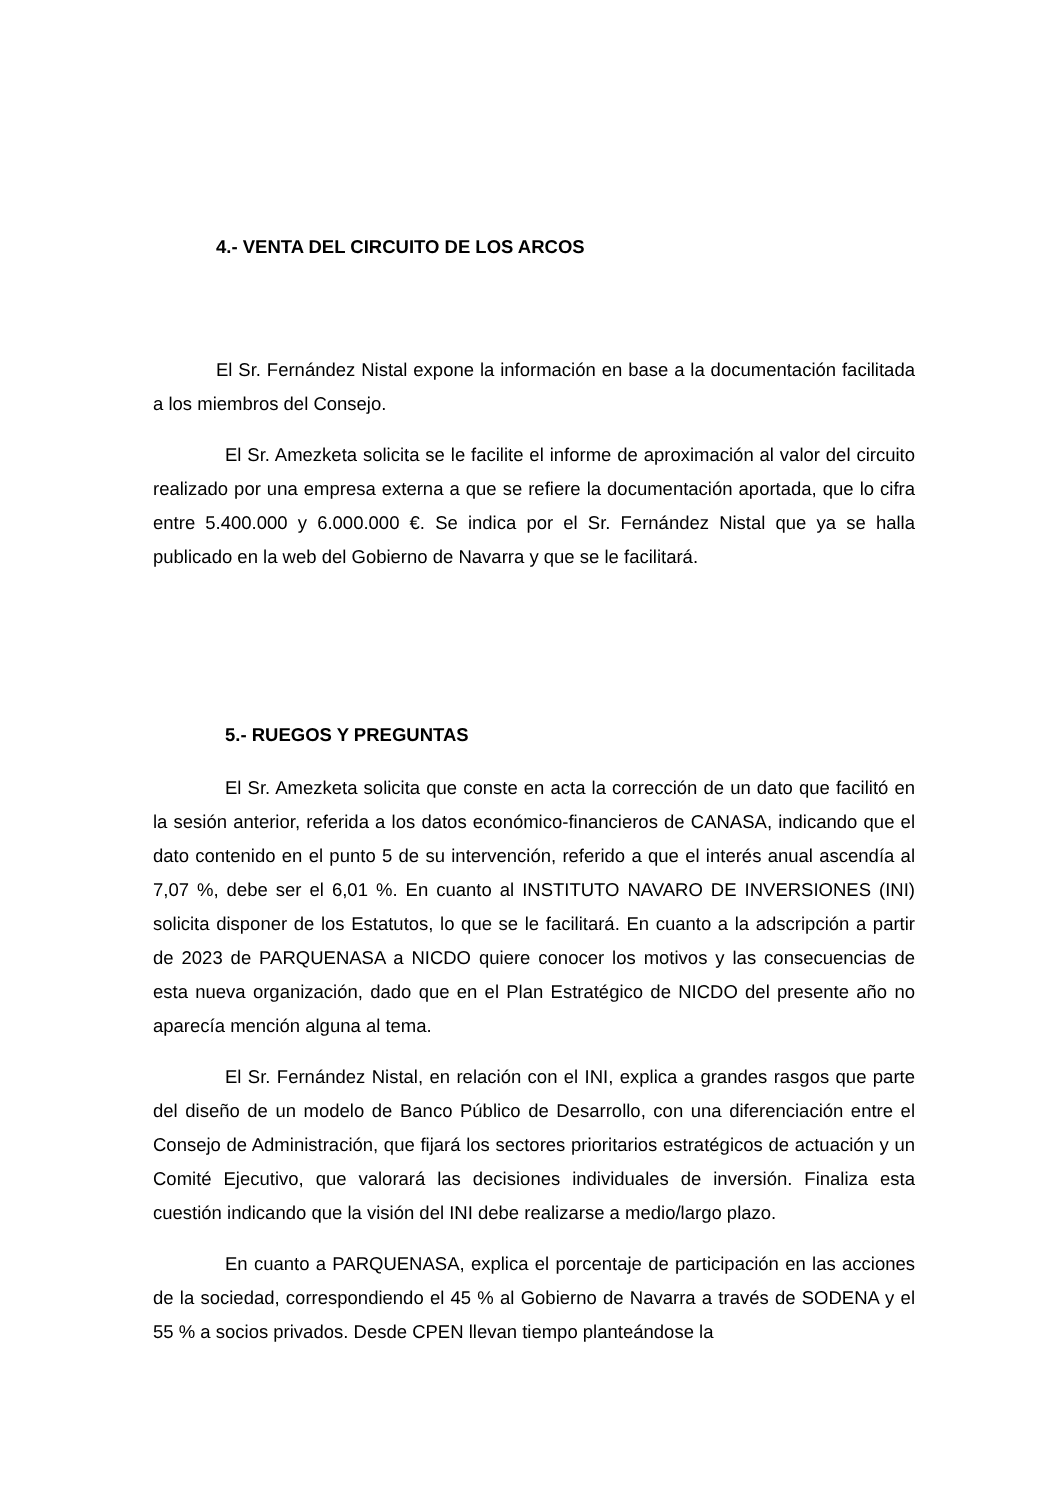4.- VENTA DEL CIRCUITO DE LOS ARCOS
El Sr. Fernández Nistal expone la información en base a la documentación facilitada a los miembros del Consejo.
El Sr. Amezketa solicita se le facilite el informe de aproximación al valor del circuito realizado por una empresa externa a que se refiere la documentación aportada, que lo cifra entre 5.400.000 y 6.000.000 €. Se indica por el Sr. Fernández Nistal que ya se halla publicado en la web del Gobierno de Navarra y que se le facilitará.
5.- RUEGOS Y PREGUNTAS
El Sr. Amezketa solicita que conste en acta la corrección de un dato que facilitó en la sesión anterior, referida a los datos económico-financieros de CANASA, indicando que el dato contenido en el punto 5 de su intervención, referido a que el interés anual ascendía al 7,07 %, debe ser el 6,01 %. En cuanto al INSTITUTO NAVARO DE INVERSIONES (INI) solicita disponer de los Estatutos, lo que se le facilitará. En cuanto a la adscripción a partir de 2023 de PARQUENASA a NICDO quiere conocer los motivos y las consecuencias de esta nueva organización, dado que en el Plan Estratégico de NICDO del presente año no aparecía mención alguna al tema.
El Sr. Fernández Nistal, en relación con el INI, explica a grandes rasgos que parte del diseño de un modelo de Banco Público de Desarrollo, con una diferenciación entre el Consejo de Administración, que fijará los sectores prioritarios estratégicos de actuación y un Comité Ejecutivo, que valorará las decisiones individuales de inversión. Finaliza esta cuestión indicando que la visión del INI debe realizarse a medio/largo plazo.
En cuanto a PARQUENASA, explica el porcentaje de participación en las acciones de la sociedad, correspondiendo el 45 % al Gobierno de Navarra a través de SODENA y el 55 % a socios privados. Desde CPEN llevan tiempo planteándose la